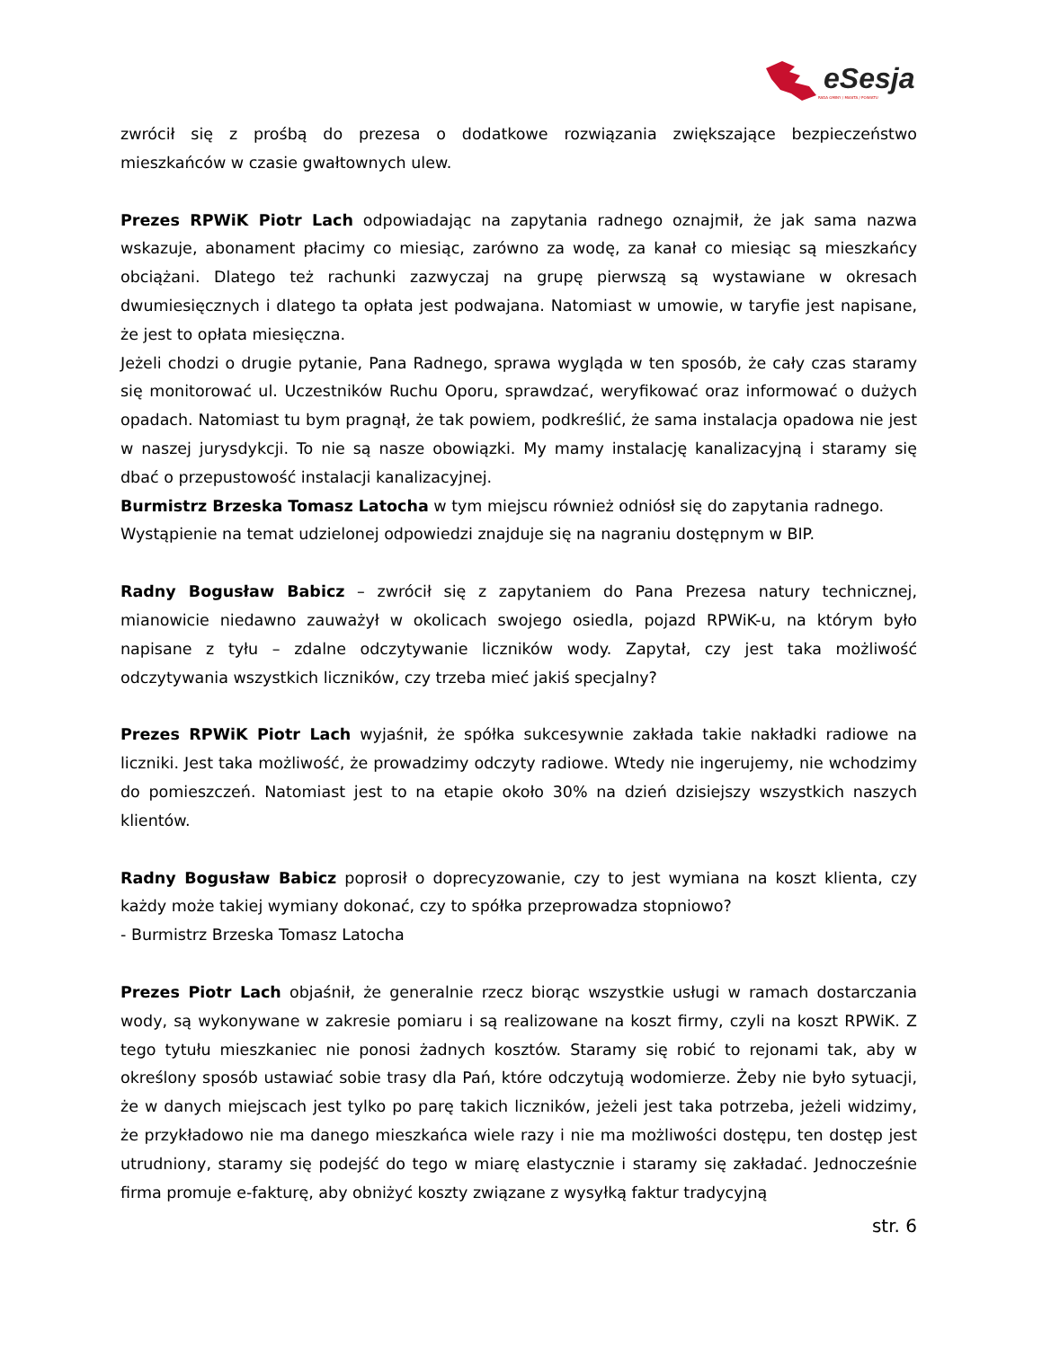eSesja
RADA GMINY / MIASTA / POWIATU
zwrócił się z prośbą do prezesa o dodatkowe rozwiązania zwiększające bezpieczeństwo mieszkańców w czasie gwałtownych ulew.
Prezes RPWiK Piotr Lach odpowiadając na zapytania radnego oznajmił, że jak sama nazwa wskazuje, abonament płacimy co miesiąc, zarówno za wodę, za kanał co miesiąc są mieszkańcy obciążani. Dlatego też rachunki zazwyczaj na grupę pierwszą są wystawiane w okresach dwumiesięcznych i dlatego ta opłata jest podwajana. Natomiast w umowie, w taryfie jest napisane, że jest to opłata miesięczna.
Jeżeli chodzi o drugie pytanie, Pana Radnego, sprawa wygląda w ten sposób, że cały czas staramy się monitorować ul. Uczestników Ruchu Oporu, sprawdzać, weryfikować oraz informować o dużych opadach. Natomiast tu bym pragnął, że tak powiem, podkreślić, że sama instalacja opadowa nie jest w naszej jurysdykcji. To nie są nasze obowiązki. My mamy instalację kanalizacyjną i staramy się dbać o przepustowość instalacji kanalizacyjnej.
Burmistrz Brzeska Tomasz Latocha w tym miejscu również odniósł się do zapytania radnego.
Wystąpienie na temat udzielonej odpowiedzi znajduje się na nagraniu dostępnym w BIP.
Radny Bogusław Babicz – zwrócił się z zapytaniem do Pana Prezesa natury technicznej, mianowicie niedawno zauważył w okolicach swojego osiedla, pojazd RPWiK-u, na którym było napisane z tyłu – zdalne odczytywanie liczników wody. Zapytał, czy jest taka możliwość odczytywania wszystkich liczników, czy trzeba mieć jakiś specjalny?
Prezes RPWiK Piotr Lach wyjaśnił, że spółka sukcesywnie zakłada takie nakładki radiowe na liczniki. Jest taka możliwość, że prowadzimy odczyty radiowe. Wtedy nie ingerujemy, nie wchodzimy do pomieszczeń. Natomiast jest to na etapie około 30% na dzień dzisiejszy wszystkich naszych klientów.
Radny Bogusław Babicz poprosił o doprecyzowanie, czy to jest wymiana na koszt klienta, czy każdy może takiej wymiany dokonać, czy to spółka przeprowadza stopniowo?
- Burmistrz Brzeska Tomasz Latocha
Prezes Piotr Lach objaśnił, że generalnie rzecz biorąc wszystkie usługi w ramach dostarczania wody, są wykonywane w zakresie pomiaru i są realizowane na koszt firmy, czyli na koszt RPWiK. Z tego tytułu mieszkaniec nie ponosi żadnych kosztów. Staramy się robić to rejonami tak, aby w określony sposób ustawiać sobie trasy dla Pań, które odczytują wodomierze. Żeby nie było sytuacji, że w danych miejscach jest tylko po parę takich liczników, jeżeli jest taka potrzeba, jeżeli widzimy, że przykładowo nie ma danego mieszkańca wiele razy i nie ma możliwości dostępu, ten dostęp jest utrudniony, staramy się podejść do tego w miarę elastycznie i staramy się zakładać. Jednocześnie firma promuje e-fakturę, aby obniżyć koszty związane z wysyłką faktur tradycyjną
str. 6